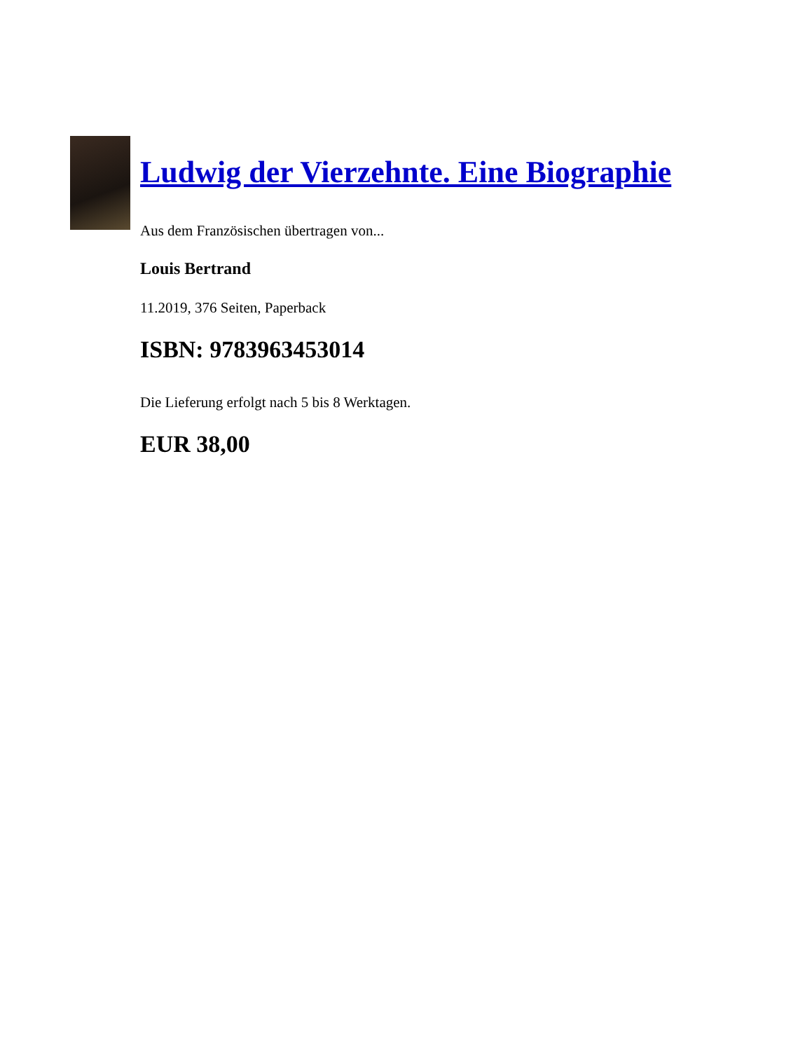Ludwig der Vierzehnte. Eine Biographie
Aus dem Französischen übertragen von...
Louis Bertrand
11.2019, 376 Seiten, Paperback
ISBN: 9783963453014
Die Lieferung erfolgt nach 5 bis 8 Werktagen.
EUR 38,00